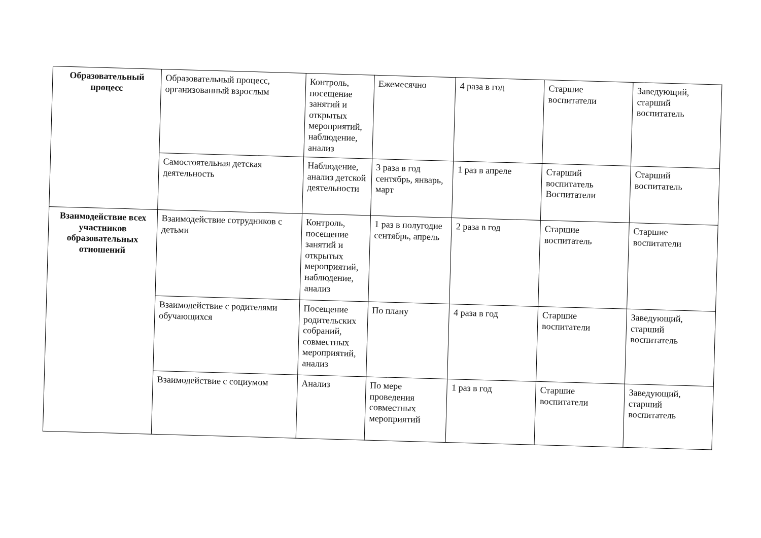| Образовательный процесс | Образовательный процесс, организованный взрослым | Контроль, посещение занятий и открытых мероприятий, наблюдение, анализ | Ежемесячно | 4 раза в год | Старшие воспитатели | Заведующий, старший воспитатель |
| | Самостоятельная детская деятельность | Наблюдение, анализ детской деятельности | 3 раза в год сентябрь, январь, март | 1 раз в апреле | Старший воспитатель Воспитатели | Старший воспитатель |
| Взаимодействие всех участников образовательных отношений | Взаимодействие сотрудников с детьми | Контроль, посещение занятий и открытых мероприятий, наблюдение, анализ | 1 раз в полугодие сентябрь, апрель | 2 раза в год | Старшие воспитатель | Старшие воспитатели |
| | Взаимодействие с родителями обучающихся | Посещение родительских собраний, совместных мероприятий, анализ | По плану | 4 раза в год | Старшие воспитатели | Заведующий, старший воспитатель |
| | Взаимодействие с социумом | Анализ | По мере проведения совместных мероприятий | 1 раз в год | Старшие воспитатели | Заведующий, старший воспитатель |